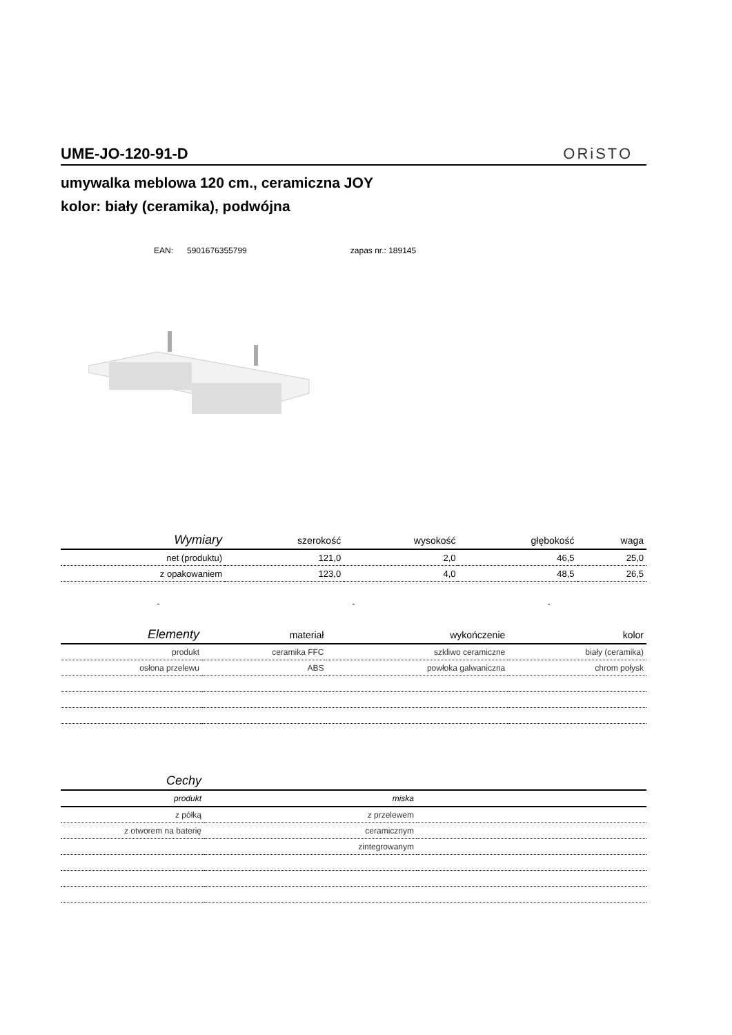UME-JO-120-91-D
ORiSTO
umywalka meblowa 120 cm., ceramiczna JOY
kolor: biały (ceramika), podwójna
EAN: 5901676355799 zapas nr.: 189145
| Wymiary | szerokość | wysokość | głębokość | waga |
| --- | --- | --- | --- | --- |
| net (produktu) | 121,0 | 2,0 | 46,5 | 25,0 |
| z opakowaniem | 123,0 | 4,0 | 48,5 | 26,5 |
- - -
| Elementy | materiał | wykończenie | kolor |
| --- | --- | --- | --- |
| produkt | ceramika FFC | szkliwo ceramiczne | biały (ceramika) |
| osłona przelewu | ABS | powłoka galwaniczna | chrom połysk |
| Cechy | | |
| --- | --- | --- |
| produkt | miska | |
| z półką | z przelewem | |
| z otworem na baterię | ceramicznym | |
| | zintegrowanym | |